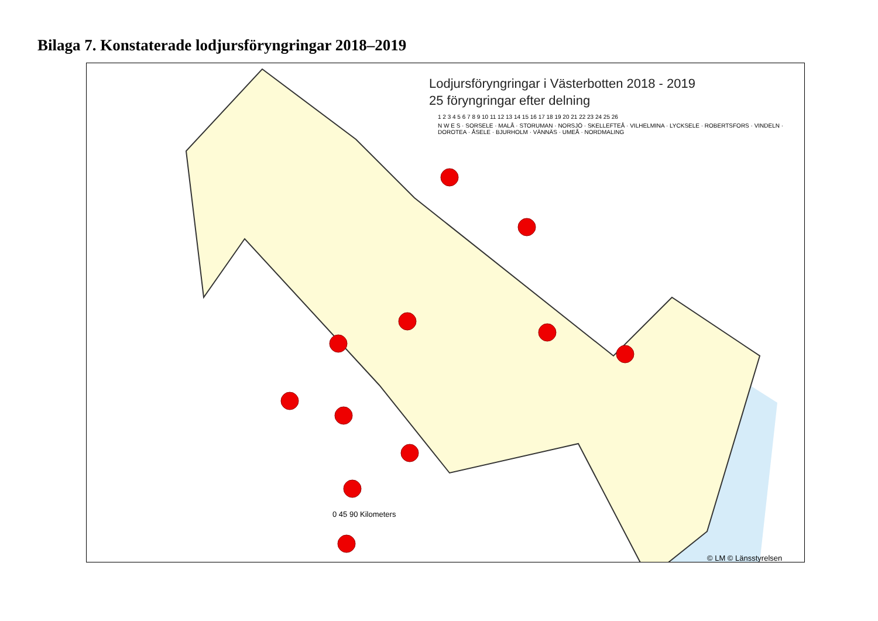Bilaga 7. Konstaterade lodjursföryngringar 2018–2019
Lodjursföryngringar i Västerbotten 2018 - 2019
25 föryngringar efter delning
1 2 3 4 5 6 7 8 9 10 11 12 13 14 15 16 17 18 19 20 21 22 23 24 25 26
N W E S · SORSELE · MALÅ · STORUMAN · NORSJÖ · SKELLEFTEÅ · VILHELMINA · LYCKSELE · ROBERTSFORS · VINDELN · DOROTEA · ÅSELE · BJURHOLM · VÄNNÄS · UMEÅ · NORDMALING
0 45 90 Kilometers
© LM © Länsstyrelsen